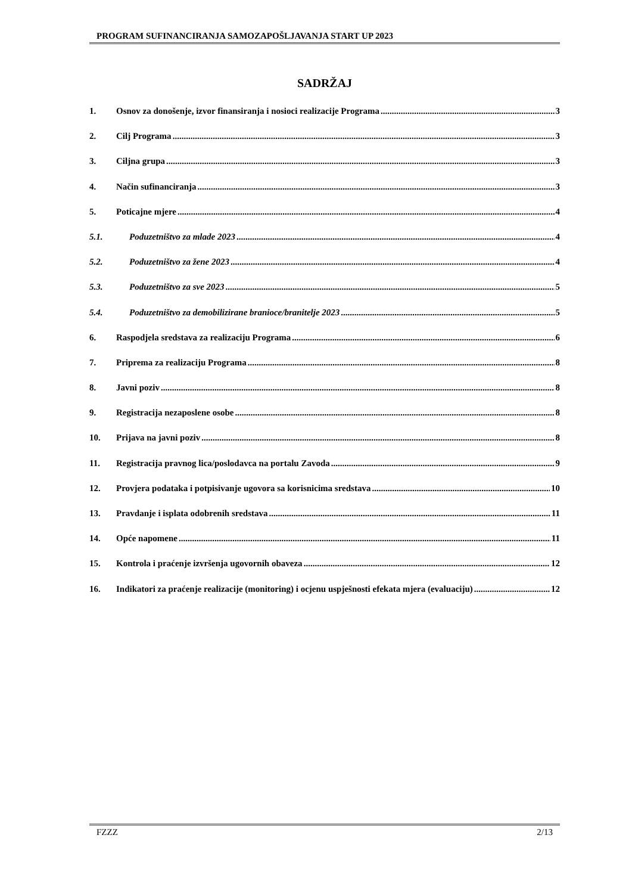PROGRAM SUFINANCIRANJA SAMOZAPOŠLJAVANJA START UP 2023
SADRŽAJ
1. Osnov za donošenje, izvor finansiranja i nosioci realizacije Programa 3
2. Cilj Programa 3
3. Ciljna grupa 3
4. Način sufinanciranja 3
5. Poticajne mjere 4
5.1. Poduzetništvo za mlade 2023 4
5.2. Poduzetništvo za žene 2023 4
5.3. Poduzetništvo za sve 2023 5
5.4. Poduzetništvo za demobilizirane branioce/branitelje 2023 5
6. Raspodjela sredstava za realizaciju Programa 6
7. Priprema za realizaciju Programa 8
8. Javni poziv 8
9. Registracija nezaposlene osobe 8
10. Prijava na javni poziv 8
11. Registracija pravnog lica/poslodavca na portalu Zavoda 9
12. Provjera podataka i potpisivanje ugovora sa korisnicima sredstava 10
13. Pravdanje i isplata odobrenih sredstava 11
14. Opće napomene 11
15. Kontrola i praćenje izvršenja ugovornih obaveza 12
16. Indikatori za praćenje realizacije (monitoring) i ocjenu uspješnosti efekata mjera (evaluaciju) 12
FZZZ 2/13